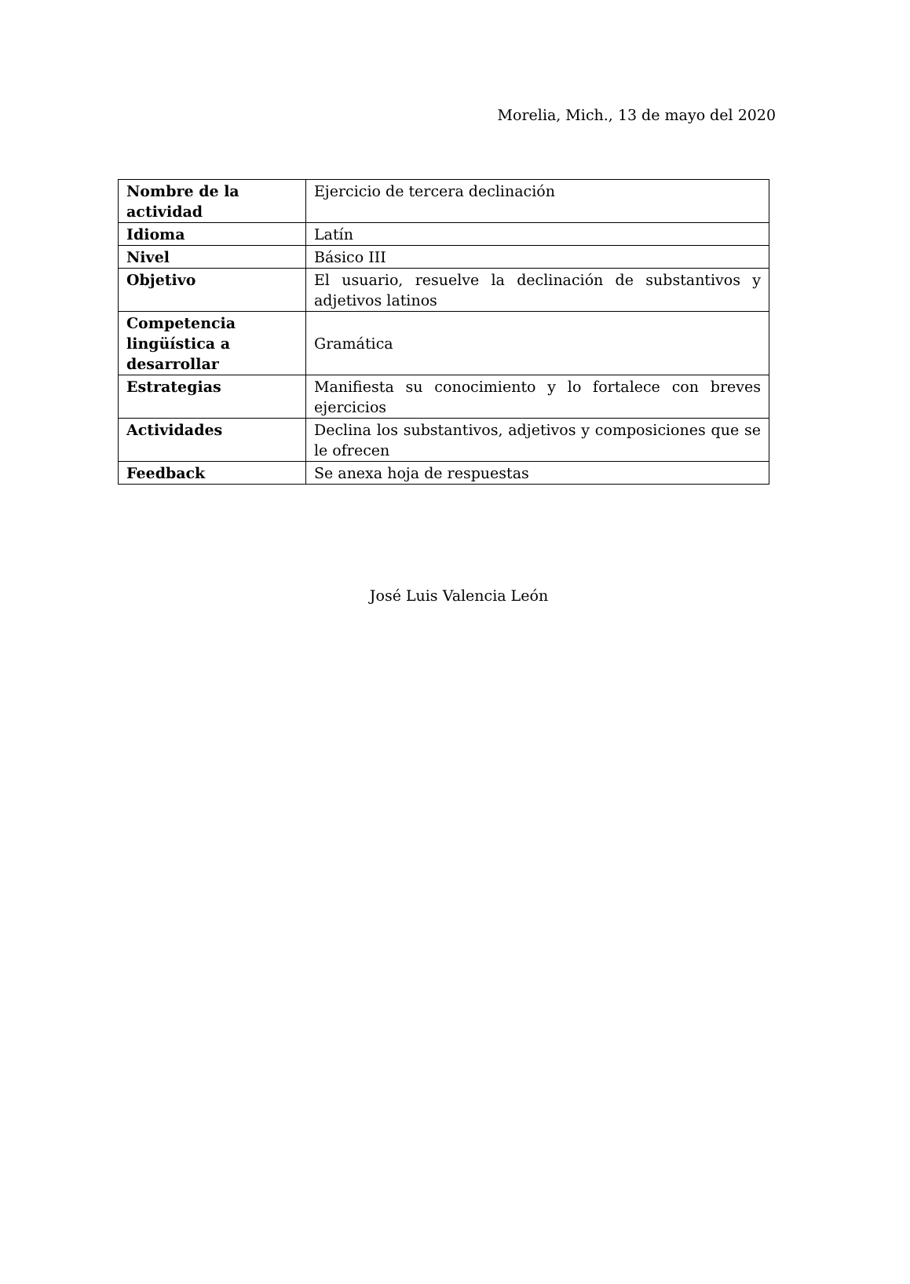Morelia, Mich., 13 de mayo del 2020
| Nombre de la actividad | Ejercicio de tercera declinación |
| Idioma | Latín |
| Nivel | Básico III |
| Objetivo | El usuario, resuelve la declinación de substantivos y adjetivos latinos |
| Competencia lingüística a desarrollar | Gramática |
| Estrategias | Manifiesta su conocimiento y lo fortalece con breves ejercicios |
| Actividades | Declina los substantivos, adjetivos y composiciones que se le ofrecen |
| Feedback | Se anexa hoja de respuestas |
José Luis Valencia León